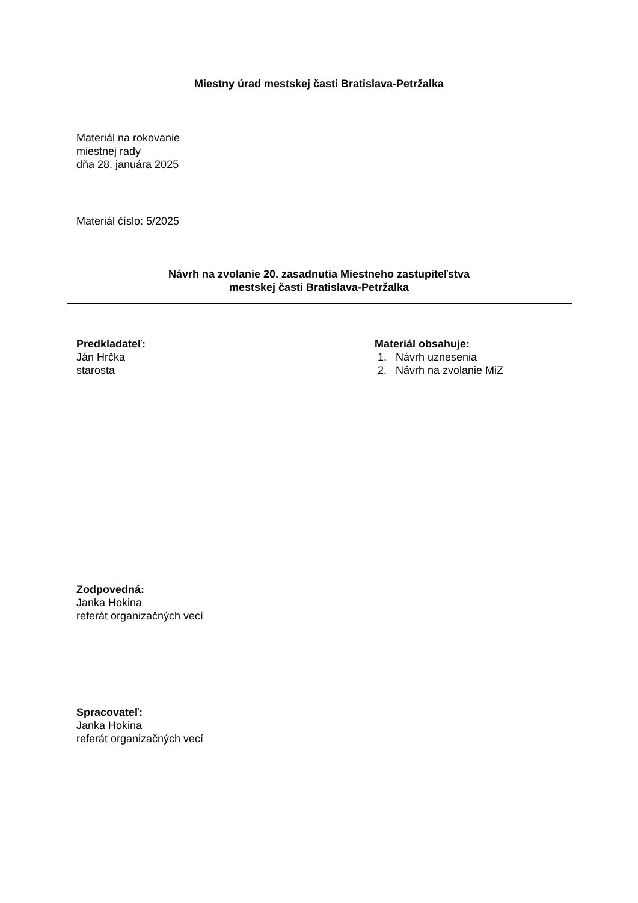Miestny úrad mestskej časti Bratislava-Petržalka
Materiál na rokovanie
miestnej rady
dňa 28. januára 2025
Materiál číslo: 5/2025
Návrh na zvolanie 20. zasadnutia Miestneho zastupiteľstva
mestskej časti Bratislava-Petržalka
Predkladateľ:
Ján Hrčka
starosta
Materiál obsahuje:
1. Návrh uznesenia
2. Návrh na zvolanie MiZ
Zodpovedná:
Janka Hokina
referát organizačných vecí
Spracovateľ:
Janka Hokina
referát organizačných vecí